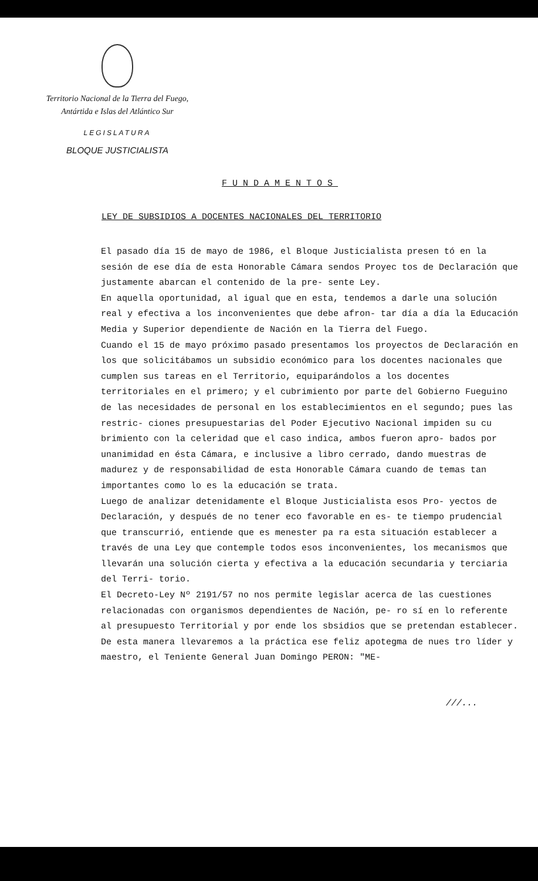Territorio Nacional de la Tierra del Fuego,
Antártida e Islas del Atlántico Sur
LEGISLATURA
BLOQUE JUSTICIALISTA
FUNDAMENTOS
LEY DE SUBSIDIOS A DOCENTES NACIONALES DEL TERRITORIO
El pasado día 15 de mayo de 1986, el Bloque Justicialista presen tó en la sesión de ese día de esta Honorable Cámara sendos Proyec tos de Declaración que justamente abarcan el contenido de la pre- sente Ley.
En aquella oportunidad, al igual que en esta, tendemos a darle una solución real y efectiva a los inconvenientes que debe afron- tar día a día la Educación Media y Superior dependiente de Nación en la Tierra del Fuego.
Cuando el 15 de mayo próximo pasado presentamos los proyectos de Declaración en los que solicitábamos un subsidio económico para los docentes nacionales que cumplen sus tareas en el Territorio, equiparándolos a los docentes territoriales en el primero; y el cubrimiento por parte del Gobierno Fueguino de las necesidades de personal en los establecimientos en el segundo; pues las restric- ciones presupuestarias del Poder Ejecutivo Nacional impiden su cu brimiento con la celeridad que el caso indica, ambos fueron apro- bados por unanimidad en ésta Cámara, e inclusive a libro cerrado, dando muestras de madurez y de responsabilidad de esta Honorable Cámara cuando de temas tan importantes como lo es la educación se trata.
Luego de analizar detenidamente el Bloque Justicialista esos Pro- yectos de Declaración, y después de no tener eco favorable en es- te tiempo prudencial que transcurrió, entiende que es menester pa ra esta situación establecer a través de una Ley que contemple todos esos inconvenientes, los mecanismos que llevarán una solución cierta y efectiva a la educación secundaria y terciaria del Terri- torio.
El Decreto-Ley Nº 2191/57 no nos permite legislar acerca de las cuestiones relacionadas con organismos dependientes de Nación, pe- ro sí en lo referente al presupuesto Territorial y por ende los sbsidios que se pretendan establecer.
De esta manera llevaremos a la práctica ese feliz apotegma de nues tro líder y maestro, el Teniente General Juan Domingo PERON: "ME-
///...